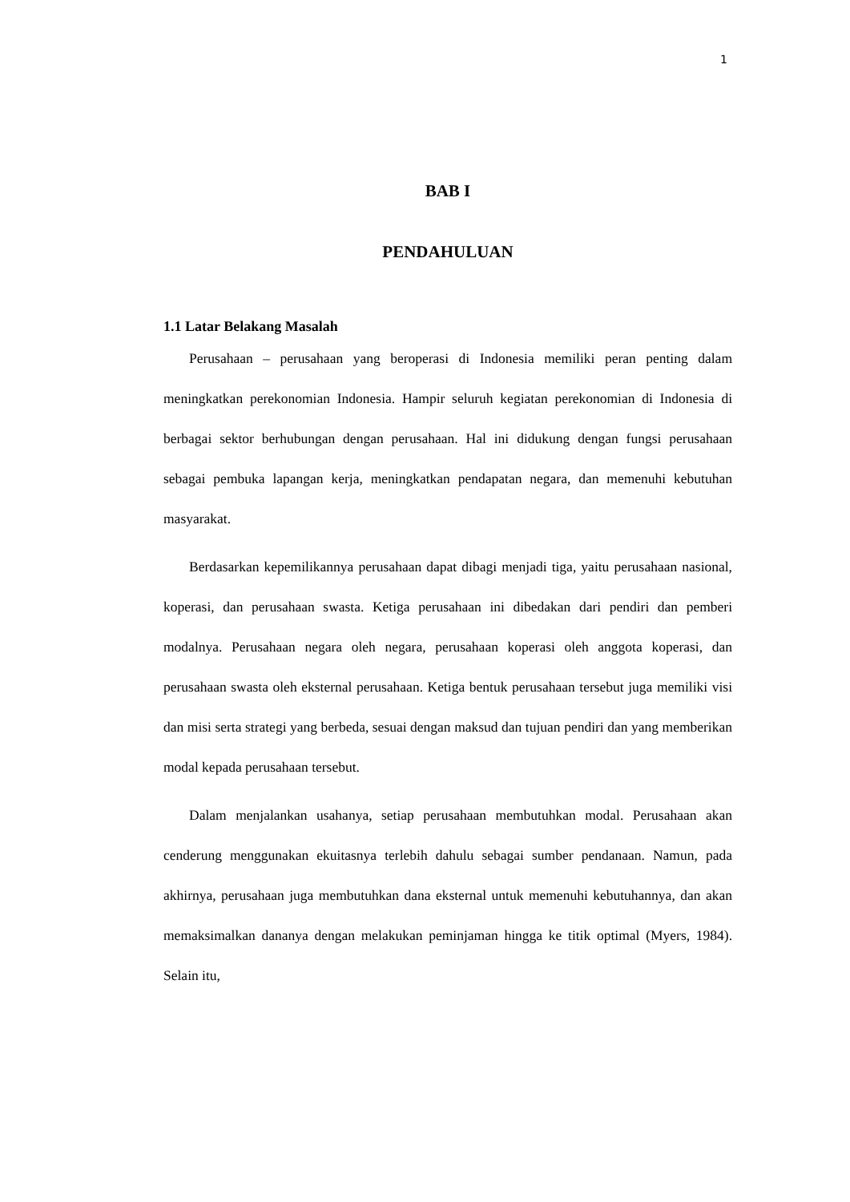1
BAB I
PENDAHULUAN
1.1 Latar Belakang Masalah
Perusahaan – perusahaan yang beroperasi di Indonesia memiliki peran penting dalam meningkatkan perekonomian Indonesia. Hampir seluruh kegiatan perekonomian di Indonesia di berbagai sektor berhubungan dengan perusahaan. Hal ini didukung dengan fungsi perusahaan sebagai pembuka lapangan kerja, meningkatkan pendapatan negara, dan memenuhi kebutuhan masyarakat.
Berdasarkan kepemilikannya perusahaan dapat dibagi menjadi tiga, yaitu perusahaan nasional, koperasi, dan perusahaan swasta. Ketiga perusahaan ini dibedakan dari pendiri dan pemberi modalnya. Perusahaan negara oleh negara, perusahaan koperasi oleh anggota koperasi, dan perusahaan swasta oleh eksternal perusahaan. Ketiga bentuk perusahaan tersebut juga memiliki visi dan misi serta strategi yang berbeda, sesuai dengan maksud dan tujuan pendiri dan yang memberikan modal kepada perusahaan tersebut.
Dalam menjalankan usahanya, setiap perusahaan membutuhkan modal. Perusahaan akan cenderung menggunakan ekuitasnya terlebih dahulu sebagai sumber pendanaan. Namun, pada akhirnya, perusahaan juga membutuhkan dana eksternal untuk memenuhi kebutuhannya, dan akan memaksimalkan dananya dengan melakukan peminjaman hingga ke titik optimal (Myers, 1984). Selain itu,